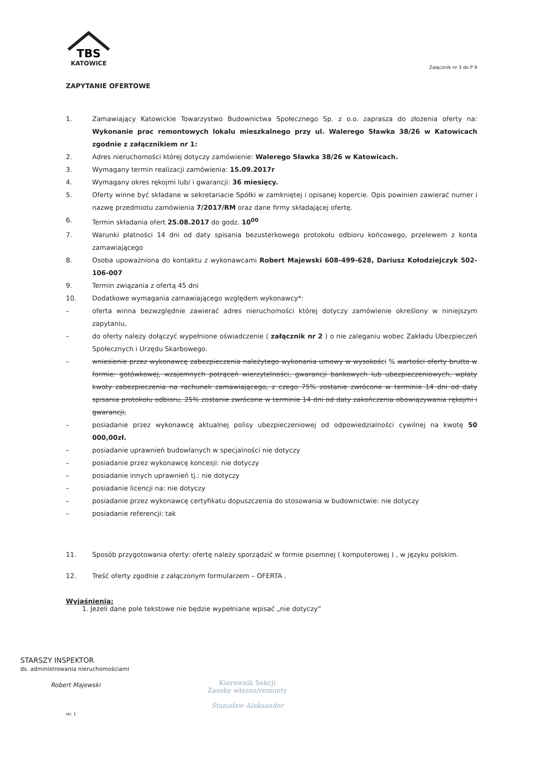TBS
KATOWICE
Załącznik nr 3 do P 9
ZAPYTANIE OFERTOWE
1. Zamawiający Katowickie Towarzystwo Budownictwa Społecznego Sp. z o.o. zaprasza do złożenia oferty na: Wykonanie prac remontowych lokalu mieszkalnego przy ul. Walerego Sławka 38/26 w Katowicach zgodnie z załącznikiem nr 1:
2. Adres nieruchomości której dotyczy zamówienie: Walerego Sławka 38/26 w Katowicach.
3. Wymagany termin realizacji zamówienia: 15.09.2017r
4. Wymagany okres rękojmi lub/ i gwarancji: 36 miesięcy.
5. Oferty winne być składane w sekretariacie Spółki w zamkniętej i opisanej kopercie. Opis powinien zawierać numer i nazwę przedmiotu zamówienia 7/2017/RM oraz dane firmy składającej ofertę.
6. Termin składania ofert 25.08.2017 do godz. 10<sup>00</sup>
7. Warunki płatności 14 dni od daty spisania bezusterkowego protokołu odbioru końcowego, przelewem z konta zamawiającego
8. Osoba upoważniona do kontaktu z wykonawcami Robert Majewski 608-499-628, Dariusz Kołodziejczyk 502-106-007
9. Termin związania z ofertą 45 dni
10. Dodatkowe wymagania zamawiającego względem wykonawcy*:
– oferta winna bezwzględnie zawierać adres nieruchomości której dotyczy zamówienie określony w niniejszym zapytaniu,
– do oferty należy dołączyć wypełnione oświadczenie ( załącznik nr 2 ) o nie zaleganiu wobec Zakładu Ubezpieczeń Społecznych i Urzędu Skarbowego.
– wniesienie przez wykonawcę zabezpieczenia należytego wykonania umowy w wysokości % wartości oferty brutto w formie: gotówkowej, wzajemnych potrąceń wierzytelności, gwarancji bankowych lub ubezpieczeniowych, wpłaty kwoty zabezpieczenia na rachunek zamawiającego, z czego 75% zostanie zwrócone w terminie 14 dni od daty spisania protokołu odbioru, 25% zostanie zwrócone w terminie 14 dni od daty zakończenia obowiązywania rękojmi i gwarancji,
– posiadanie przez wykonawcę aktualnej polisy ubezpieczeniowej od odpowiedzialności cywilnej na kwotę 50 000,00zł.
– posiadanie uprawnień budowlanych w specjalności nie dotyczy
– posiadanie przez wykonawcę koncesji: nie dotyczy
– posiadanie innych uprawnień tj.: nie dotyczy
– posiadanie licencji na: nie dotyczy
– posiadanie przez wykonawcę certyfikatu dopuszczenia do stosowania w budownictwie: nie dotyczy
– posiadanie referencji: tak
11. Sposób przygotowania oferty: ofertę należy sporządzić w formie pisemnej ( komputerowej ) , w języku polskim.
12. Treść oferty zgodnie z załączonym formularzem – OFERTA .
Wyjaśnienia:
1. Jeżeli dane pole tekstowe nie będzie wypełniane wpisać „nie dotyczy”
STARSZY INSPEKTOR
ds. administrowania nieruchomościami
Robert Majewski
Kierownik Sekcji
Zasoby własne/remonty
Stanisław Aleksander
str. 1